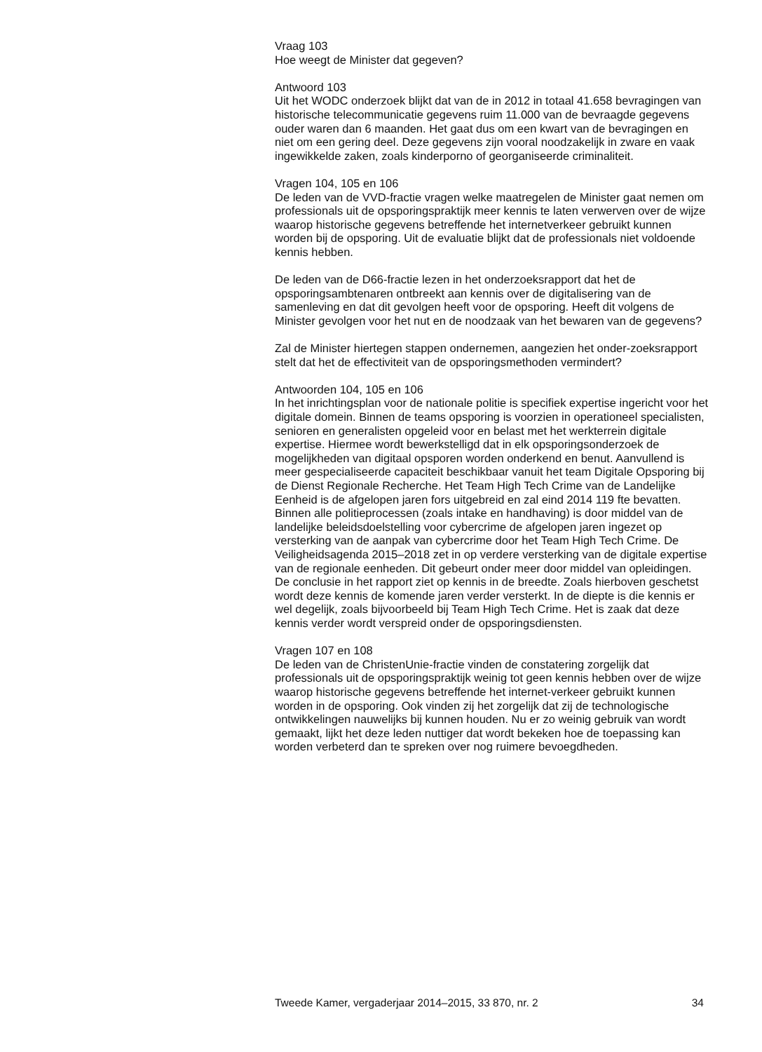Vraag 103
Hoe weegt de Minister dat gegeven?
Antwoord 103
Uit het WODC onderzoek blijkt dat van de in 2012 in totaal 41.658 bevragingen van historische telecommunicatie gegevens ruim 11.000 van de bevraagde gegevens ouder waren dan 6 maanden. Het gaat dus om een kwart van de bevragingen en niet om een gering deel. Deze gegevens zijn vooral noodzakelijk in zware en vaak ingewikkelde zaken, zoals kinderporno of georganiseerde criminaliteit.
Vragen 104, 105 en 106
De leden van de VVD-fractie vragen welke maatregelen de Minister gaat nemen om professionals uit de opsporingspraktijk meer kennis te laten verwerven over de wijze waarop historische gegevens betreffende het internetverkeer gebruikt kunnen worden bij de opsporing. Uit de evaluatie blijkt dat de professionals niet voldoende kennis hebben.
De leden van de D66-fractie lezen in het onderzoeksrapport dat het de opsporingsambtenaren ontbreekt aan kennis over de digitalisering van de samenleving en dat dit gevolgen heeft voor de opsporing. Heeft dit volgens de Minister gevolgen voor het nut en de noodzaak van het bewaren van de gegevens?
Zal de Minister hiertegen stappen ondernemen, aangezien het onder-zoeksrapport stelt dat het de effectiviteit van de opsporingsmethoden vermindert?
Antwoorden 104, 105 en 106
In het inrichtingsplan voor de nationale politie is specifiek expertise ingericht voor het digitale domein. Binnen de teams opsporing is voorzien in operationeel specialisten, senioren en generalisten opgeleid voor en belast met het werkterrein digitale expertise. Hiermee wordt bewerkstelligd dat in elk opsporingsonderzoek de mogelijkheden van digitaal opsporen worden onderkend en benut. Aanvullend is meer gespecialiseerde capaciteit beschikbaar vanuit het team Digitale Opsporing bij de Dienst Regionale Recherche. Het Team High Tech Crime van de Landelijke Eenheid is de afgelopen jaren fors uitgebreid en zal eind 2014 119 fte bevatten.
Binnen alle politieprocessen (zoals intake en handhaving) is door middel van de landelijke beleidsdoelstelling voor cybercrime de afgelopen jaren ingezet op versterking van de aanpak van cybercrime door het Team High Tech Crime. De Veiligheidsagenda 2015–2018 zet in op verdere versterking van de digitale expertise van de regionale eenheden. Dit gebeurt onder meer door middel van opleidingen.
De conclusie in het rapport ziet op kennis in de breedte. Zoals hierboven geschetst wordt deze kennis de komende jaren verder versterkt. In de diepte is die kennis er wel degelijk, zoals bijvoorbeeld bij Team High Tech Crime. Het is zaak dat deze kennis verder wordt verspreid onder de opsporingsdiensten.
Vragen 107 en 108
De leden van de ChristenUnie-fractie vinden de constatering zorgelijk dat professionals uit de opsporingspraktijk weinig tot geen kennis hebben over de wijze waarop historische gegevens betreffende het internet-verkeer gebruikt kunnen worden in de opsporing. Ook vinden zij het zorgelijk dat zij de technologische ontwikkelingen nauwelijks bij kunnen houden. Nu er zo weinig gebruik van wordt gemaakt, lijkt het deze leden nuttiger dat wordt bekeken hoe de toepassing kan worden verbeterd dan te spreken over nog ruimere bevoegdheden.
Tweede Kamer, vergaderjaar 2014–2015, 33 870, nr. 2 34